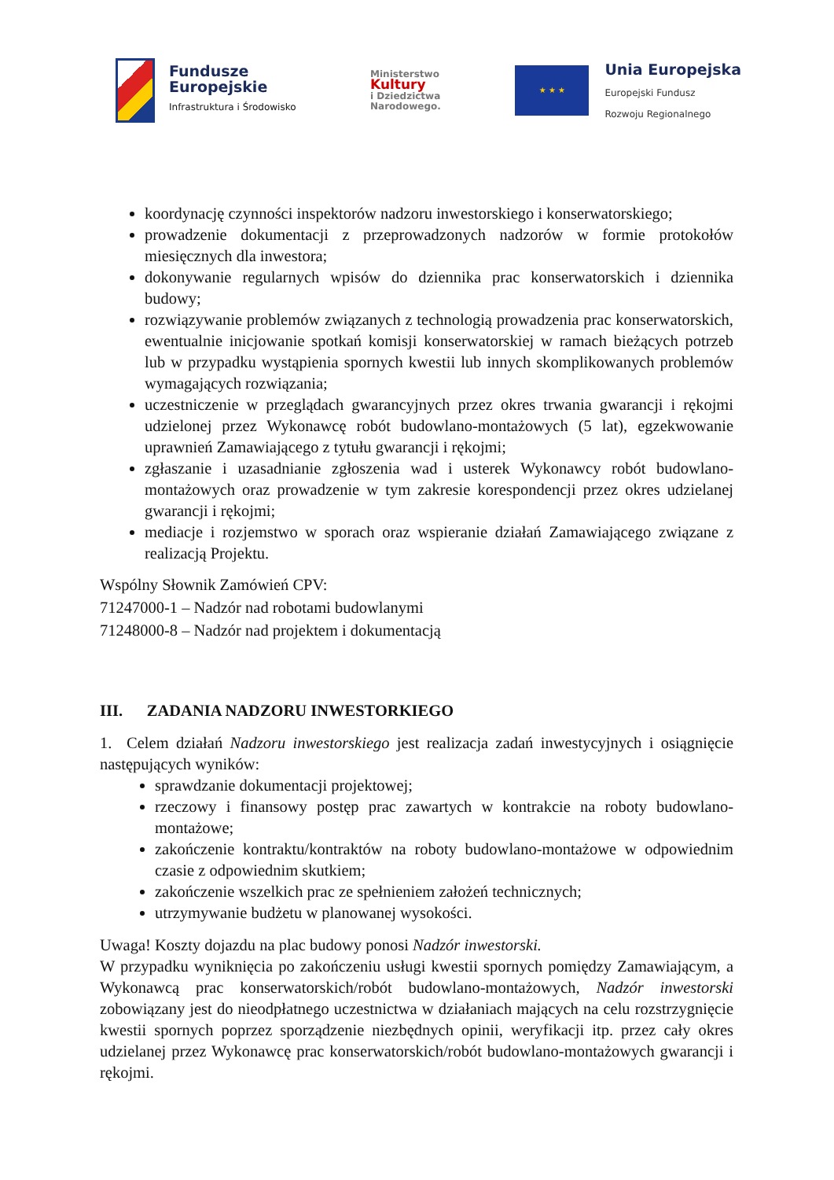Fundusze
Europejskie
Infrastruktura i Środowisko
Ministerstwo
Kultury
i Dziedzictwa
Narodowego.
★ ★ ★
Unia Europejska
Europejski Fundusz
Rozwoju Regionalnego
koordynację czynności inspektorów nadzoru inwestorskiego i konserwatorskiego;
prowadzenie dokumentacji z przeprowadzonych nadzorów w formie protokołów miesięcznych dla inwestora;
dokonywanie regularnych wpisów do dziennika prac konserwatorskich i dziennika budowy;
rozwiązywanie problemów związanych z technologią prowadzenia prac konserwatorskich, ewentualnie inicjowanie spotkań komisji konserwatorskiej w ramach bieżących potrzeb lub w przypadku wystąpienia spornych kwestii lub innych skomplikowanych problemów wymagających rozwiązania;
uczestniczenie w przeglądach gwarancyjnych przez okres trwania gwarancji i rękojmi udzielonej przez Wykonawcę robót budowlano-montażowych (5 lat), egzekwowanie uprawnień Zamawiającego z tytułu gwarancji i rękojmi;
zgłaszanie i uzasadnianie zgłoszenia wad i usterek Wykonawcy robót budowlano-montażowych oraz prowadzenie w tym zakresie korespondencji przez okres udzielanej gwarancji i rękojmi;
mediacje i rozjemstwo w sporach oraz wspieranie działań Zamawiającego związane z realizacją Projektu.
Wspólny Słownik Zamówień CPV:
71247000-1 – Nadzór nad robotami budowlanymi
71248000-8 – Nadzór nad projektem i dokumentacją
III. ZADANIA NADZORU INWESTORKIEGO
1. Celem działań Nadzoru inwestorskiego jest realizacja zadań inwestycyjnych i osiągnięcie następujących wyników:
sprawdzanie dokumentacji projektowej;
rzeczowy i finansowy postęp prac zawartych w kontrakcie na roboty budowlano-montażowe;
zakończenie kontraktu/kontraktów na roboty budowlano-montażowe w odpowiednim czasie z odpowiednim skutkiem;
zakończenie wszelkich prac ze spełnieniem założeń technicznych;
utrzymywanie budżetu w planowanej wysokości.
Uwaga! Koszty dojazdu na plac budowy ponosi Nadzór inwestorski.
W przypadku wyniknięcia po zakończeniu usługi kwestii spornych pomiędzy Zamawiającym, a Wykonawcą prac konserwatorskich/robót budowlano-montażowych, Nadzór inwestorski zobowiązany jest do nieodpłatnego uczestnictwa w działaniach mających na celu rozstrzygnięcie kwestii spornych poprzez sporządzenie niezbędnych opinii, weryfikacji itp. przez cały okres udzielanej przez Wykonawcę prac konserwatorskich/robót budowlano-montażowych gwarancji i rękojmi.